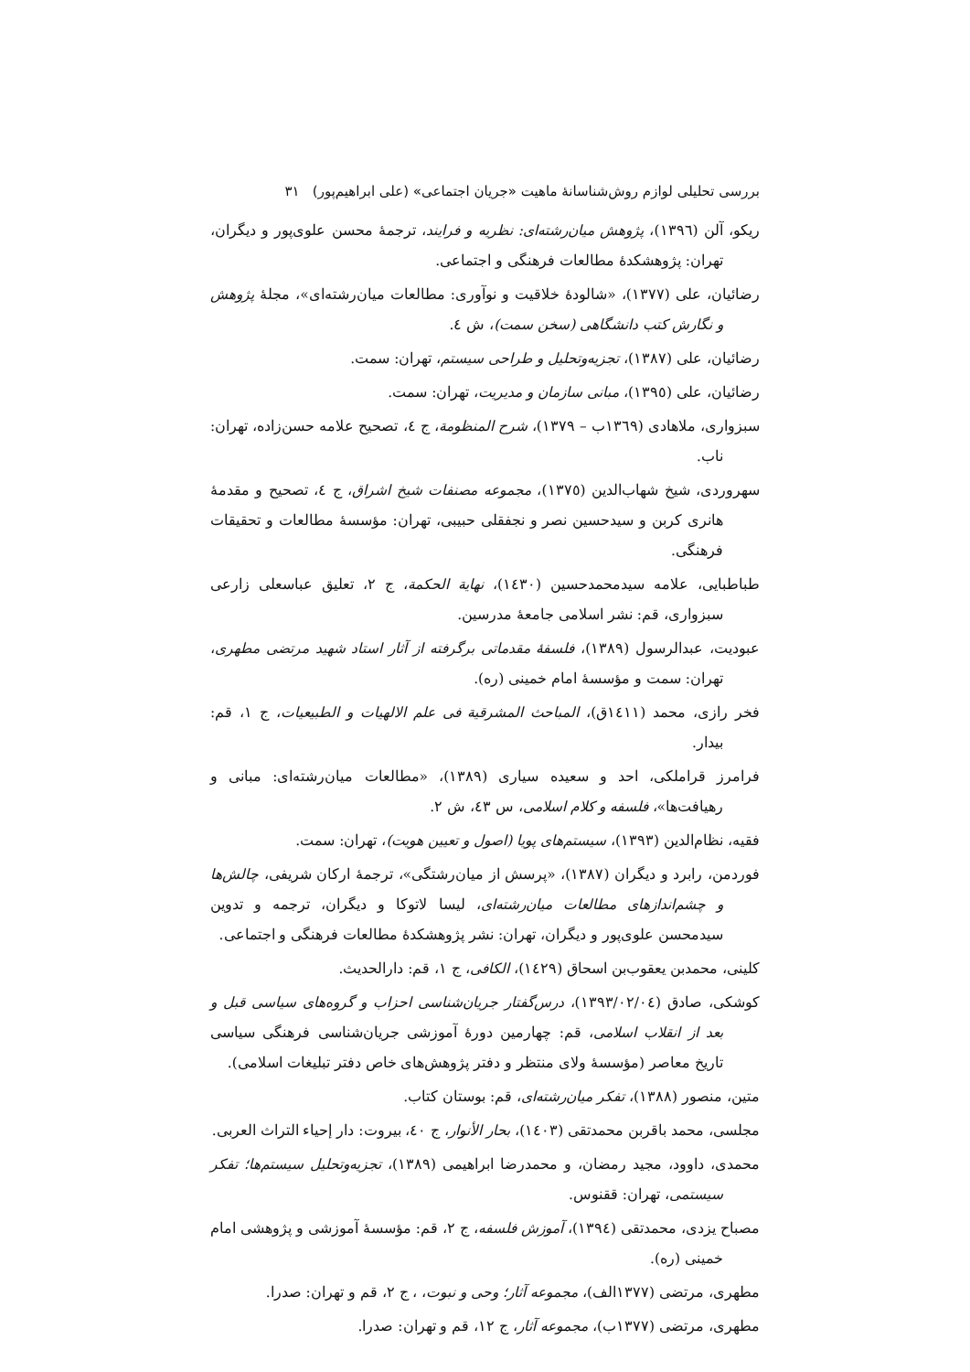بررسی تحلیلی لوازم روش‌شناسانهٔ ماهیت «جریان اجتماعی» (علی ابراهیم‌پور) ۳۱
ریکو، آلن (۱۳۹٦)، پژوهش میان‌رشته‌ای: نظریه و فرایند، ترجمهٔ محسن علوی‌پور و دیگران، تهران: پژوهشکدهٔ مطالعات فرهنگی و اجتماعی.
رضائیان، علی (۱۳۷۷)، «شالودهٔ خلاقیت و نوآوری: مطالعات میان‌رشته‌ای»، مجلهٔ پژوهش و نگارش کتب دانشگاهی (سخن سمت)، ش ٤.
رضائیان، علی (۱۳۸۷)، تجزیه‌وتحلیل و طراحی سیستم، تهران: سمت.
رضائیان، علی (۱۳۹٥)، مبانی سازمان و مدیریت، تهران: سمت.
سبزواری، ملاهادی (۱۳٦۹ب – ۱۳۷۹)، شرح المنظومة، ج ٤، تصحیح علامه حسن‌زاده، تهران: ناب.
سهروردی، شیخ شهاب‌الدین (۱۳۷٥)، مجموعه مصنفات شیخ اشراق، ج ٤، تصحیح و مقدمهٔ هانری کربن و سیدحسین نصر و نجفقلی حبیبی، تهران: مؤسسهٔ مطالعات و تحقیقات فرهنگی.
طباطبایی، علامه سیدمحمدحسین (۱٤۳۰)، نهایة الحکمة، ج ۲، تعلیق عباسعلی زارعی سبزواری، قم: نشر اسلامی جامعهٔ مدرسین.
عبودیت، عبدالرسول (۱۳۸۹)، فلسفهٔ مقدماتی برگرفته از آثار استاد شهید مرتضی مطهری، تهران: سمت و مؤسسهٔ امام خمینی (ره).
فخر رازی، محمد (۱٤۱۱ق)، المباحث المشرقیة فی علم الالهیات و الطبیعیات، ج ۱، قم: بیدار.
فرامرز قراملکی، احد و سعیده سیاری (۱۳۸۹)، «مطالعات میان‌رشته‌ای: مبانی و رهیافت‌ها»، فلسفه و کلام اسلامی، س ٤۳، ش ۲.
فقیه، نظام‌الدین (۱۳۹۳)، سیستم‌های پویا (اصول و تعیین هویت)، تهران: سمت.
فوردمن، رابرد و دیگران (۱۳۸۷)، «پرسش از میان‌رشتگی»، ترجمهٔ ارکان شریفی، چالش‌ها و چشم‌اندازهای مطالعات میان‌رشته‌ای، لیسا لاتوکا و دیگران، ترجمه و تدوین سیدمحسن علوی‌پور و دیگران، تهران: نشر پژوهشکدهٔ مطالعات فرهنگی و اجتماعی.
کلینی، محمدبن یعقوب‌بن اسحاق (۱٤۲۹)، الکافی، ج ۱، قم: دارالحدیث.
کوشکی، صادق (۱۳۹۳/۰۲/۰٤)، درس‌گفتار جریان‌شناسی احزاب و گروه‌های سیاسی قبل و بعد از انقلاب اسلامی، قم: چهارمین دورهٔ آموزشی جریان‌شناسی فرهنگی سیاسی تاریخ معاصر (مؤسسهٔ ولای منتظر و دفتر پژوهش‌های خاص دفتر تبلیغات اسلامی).
متین، منصور (۱۳۸۸)، تفکر میان‌رشته‌ای، قم: بوستان کتاب.
مجلسی، محمد باقربن محمدتقی (۱٤۰۳)، بحار الأنوار، ج ٤۰، بیروت: دار إحیاء التراث العربی.
محمدی، داوود، مجید رمضان، و محمدرضا ابراهیمی (۱۳۸۹)، تجزیه‌وتحلیل سیستم‌ها؛ تفکر سیستمی، تهران: ققنوس.
مصباح یزدی، محمدتقی (۱۳۹٤)، آموزش فلسفه، ج ۲، قم: مؤسسهٔ آموزشی و پژوهشی امام خمینی (ره).
مطهری، مرتضی (۱۳۷۷الف)، مجموعه آثار؛ وحی و نبوت، ، ج ۲، قم و تهران: صدرا.
مطهری، مرتضی (۱۳۷۷ب)، مجموعه آثار، ج ۱۲، قم و تهران: صدرا.